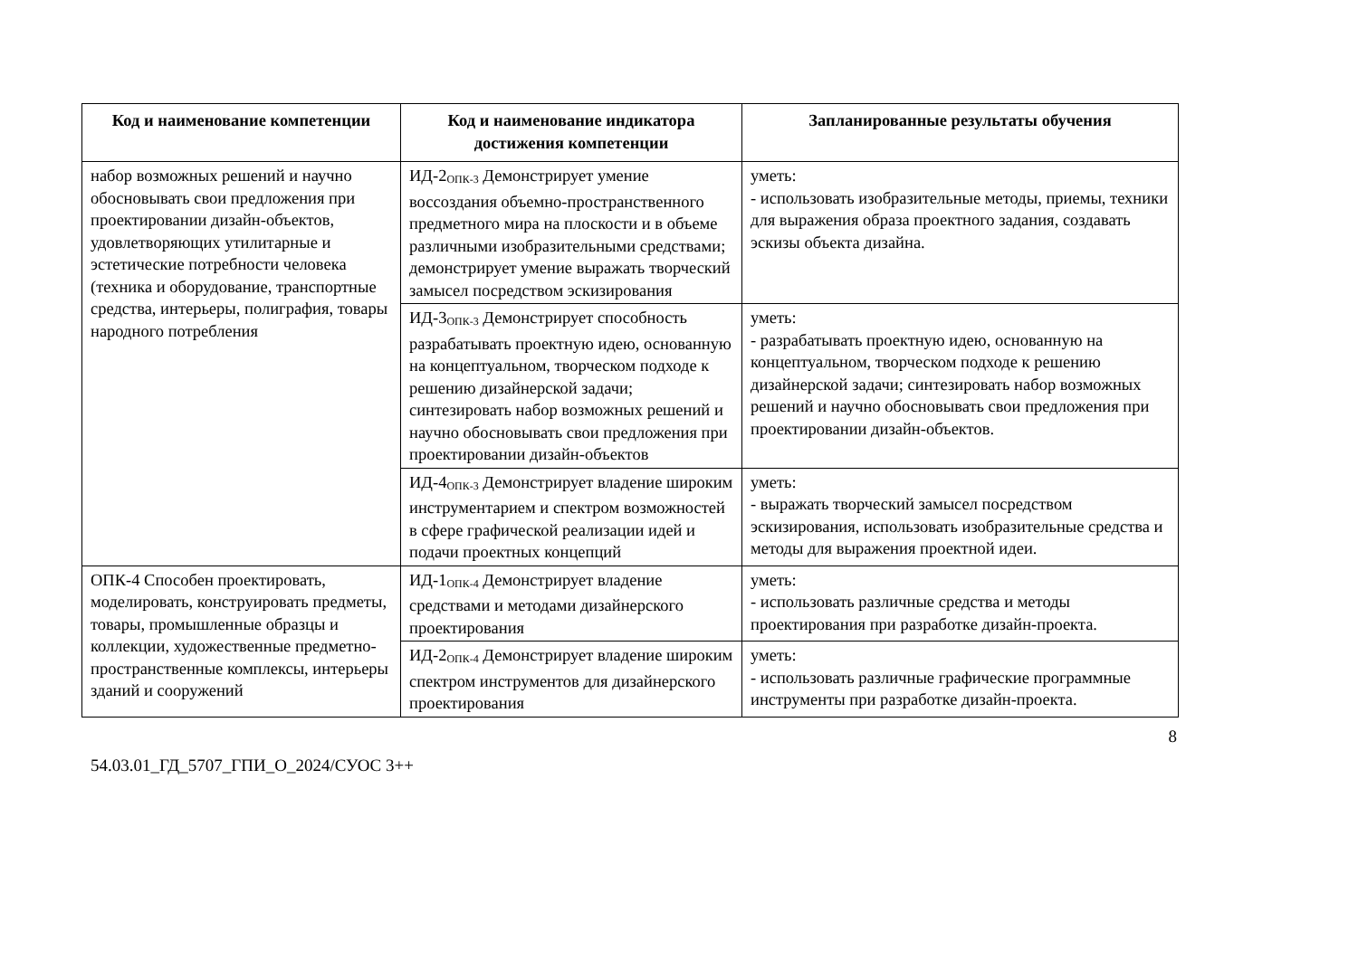| Код и наименование компетенции | Код и наименование индикатора достижения компетенции | Запланированные результаты обучения |
| --- | --- | --- |
| набор возможных решений и научно обосновывать свои предложения при проектировании дизайн-объектов, удовлетворяющих утилитарные и эстетические потребности человека (техника и оборудование, транспортные средства, интерьеры, полиграфия, товары народного потребления | ИД-2<sub>ОПК-3</sub> Демонстрирует умение воссоздания объемно-пространственного предметного мира на плоскости и в объеме различными изобразительными средствами; демонстрирует умение выражать творческий замысел посредством эскизирования | уметь: - использовать изобразительные методы, приемы, техники для выражения образа проектного задания, создавать эскизы объекта дизайна. |
| | ИД-3<sub>ОПК-3</sub> Демонстрирует способность разрабатывать проектную идею, основанную на концептуальном, творческом подходе к решению дизайнерской задачи; синтезировать набор возможных решений и научно обосновывать свои предложения при проектировании дизайн-объектов | уметь: - разрабатывать проектную идею, основанную на концептуальном, творческом подходе к решению дизайнерской задачи; синтезировать набор возможных решений и научно обосновывать свои предложения при проектировании дизайн-объектов. |
| | ИД-4<sub>ОПК-3</sub> Демонстрирует владение широким инструментарием и спектром возможностей в сфере графической реализации идей и подачи проектных концепций | уметь: - выражать творческий замысел посредством эскизирования, использовать изобразительные средства и методы для выражения проектной идеи. |
| ОПК-4 Способен проектировать, моделировать, конструировать предметы, товары, промышленные образцы и коллекции, художественные предметно-пространственные комплексы, интерьеры зданий и сооружений | ИД-1<sub>ОПК-4</sub> Демонстрирует владение средствами и методами дизайнерского проектирования | уметь: - использовать различные средства и методы проектирования при разработке дизайн-проекта. |
| | ИД-2<sub>ОПК-4</sub> Демонстрирует владение широким спектром инструментов для дизайнерского проектирования | уметь: - использовать различные графические программные инструменты при разработке дизайн-проекта. |
8
54.03.01_ГД_5707_ГПИ_О_2024/СУОС 3++